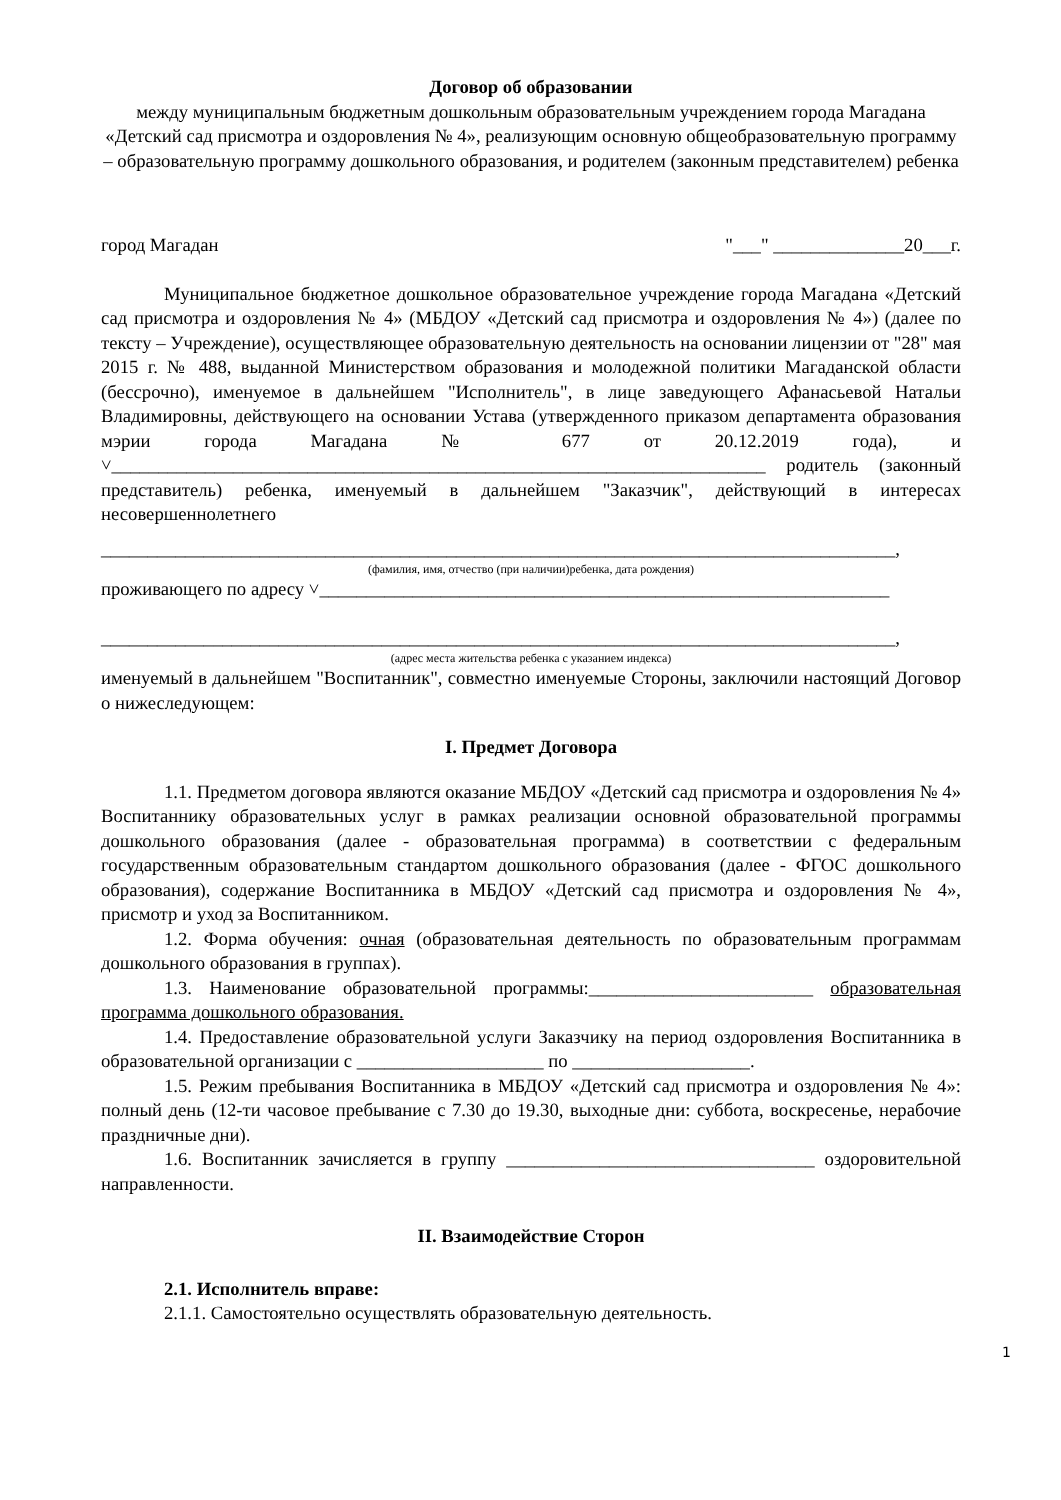Договор об образовании
между муниципальным бюджетным дошкольным образовательным учреждением города Магадана «Детский сад присмотра и оздоровления № 4», реализующим основную общеобразовательную программу – образовательную программу дошкольного образования, и родителем (законным представителем) ребенка
город Магадан "___" ______________20___г.
Муниципальное бюджетное дошкольное образовательное учреждение города Магадана «Детский сад присмотра и оздоровления № 4» (МБДОУ «Детский сад присмотра и оздоровления № 4») (далее по тексту – Учреждение), осуществляющее образовательную деятельность на основании лицензии от "28" мая 2015 г. № 488, выданной Министерством образования и молодежной политики Магаданской области (бессрочно), именуемое в дальнейшем "Исполнитель", в лице заведующего Афанасьевой Натальи Владимировны, действующего на основании Устава (утвержденного приказом департамента образования мэрии города Магадана № 677 от 20.12.2019 года), и ˅______________________________________________________________________ родитель (законный представитель) ребенка, именуемый в дальнейшем "Заказчик", действующий в интересах несовершеннолетнего
_____________________________________________________________________________________,
(фамилия, имя, отчество (при наличии)ребенка, дата рождения)
проживающего по адресу ˅_____________________________________________________________
_____________________________________________________________________________________,
(адрес места жительства ребенка с указанием индекса)
именуемый в дальнейшем "Воспитанник", совместно именуемые Стороны, заключили настоящий Договор о нижеследующем:
I. Предмет Договора
1.1. Предметом договора являются оказание МБДОУ «Детский сад присмотра и оздоровления № 4» Воспитаннику образовательных услуг в рамках реализации основной образовательной программы дошкольного образования (далее - образовательная программа) в соответствии с федеральным государственным образовательным стандартом дошкольного образования (далее - ФГОС дошкольного образования), содержание Воспитанника в МБДОУ «Детский сад присмотра и оздоровления № 4», присмотр и уход за Воспитанником.
1.2. Форма обучения: очная (образовательная деятельность по образовательным программам дошкольного образования в группах).
1.3. Наименование образовательной программы:________________________ образовательная программа дошкольного образования.
1.4. Предоставление образовательной услуги Заказчику на период оздоровления Воспитанника в образовательной организации с ____________________ по ___________________.
1.5. Режим пребывания Воспитанника в МБДОУ «Детский сад присмотра и оздоровления № 4»: полный день (12-ти часовое пребывание с 7.30 до 19.30, выходные дни: суббота, воскресенье, нерабочие праздничные дни).
1.6. Воспитанник зачисляется в группу _________________________________ оздоровительной направленности.
II. Взаимодействие Сторон
2.1. Исполнитель вправе:
2.1.1. Самостоятельно осуществлять образовательную деятельность.
1